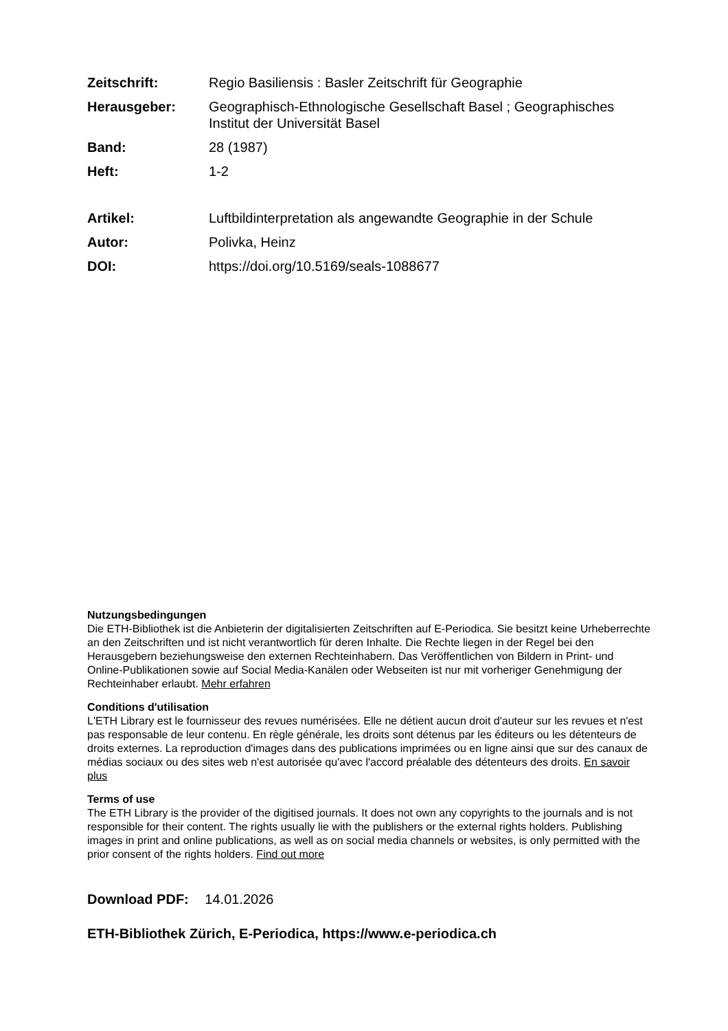Zeitschrift: Regio Basiliensis : Basler Zeitschrift für Geographie
Herausgeber: Geographisch-Ethnologische Gesellschaft Basel ; Geographisches Institut der Universität Basel
Band: 28 (1987)
Heft: 1-2
Artikel: Luftbildinterpretation als angewandte Geographie in der Schule
Autor: Polivka, Heinz
DOI: https://doi.org/10.5169/seals-1088677
Nutzungsbedingungen
Die ETH-Bibliothek ist die Anbieterin der digitalisierten Zeitschriften auf E-Periodica. Sie besitzt keine Urheberrechte an den Zeitschriften und ist nicht verantwortlich für deren Inhalte. Die Rechte liegen in der Regel bei den Herausgebern beziehungsweise den externen Rechteinhabern. Das Veröffentlichen von Bildern in Print- und Online-Publikationen sowie auf Social Media-Kanälen oder Webseiten ist nur mit vorheriger Genehmigung der Rechteinhaber erlaubt. Mehr erfahren
Conditions d'utilisation
L'ETH Library est le fournisseur des revues numérisées. Elle ne détient aucun droit d'auteur sur les revues et n'est pas responsable de leur contenu. En règle générale, les droits sont détenus par les éditeurs ou les détenteurs de droits externes. La reproduction d'images dans des publications imprimées ou en ligne ainsi que sur des canaux de médias sociaux ou des sites web n'est autorisée qu'avec l'accord préalable des détenteurs des droits. En savoir plus
Terms of use
The ETH Library is the provider of the digitised journals. It does not own any copyrights to the journals and is not responsible for their content. The rights usually lie with the publishers or the external rights holders. Publishing images in print and online publications, as well as on social media channels or websites, is only permitted with the prior consent of the rights holders. Find out more
Download PDF: 14.01.2026
ETH-Bibliothek Zürich, E-Periodica, https://www.e-periodica.ch